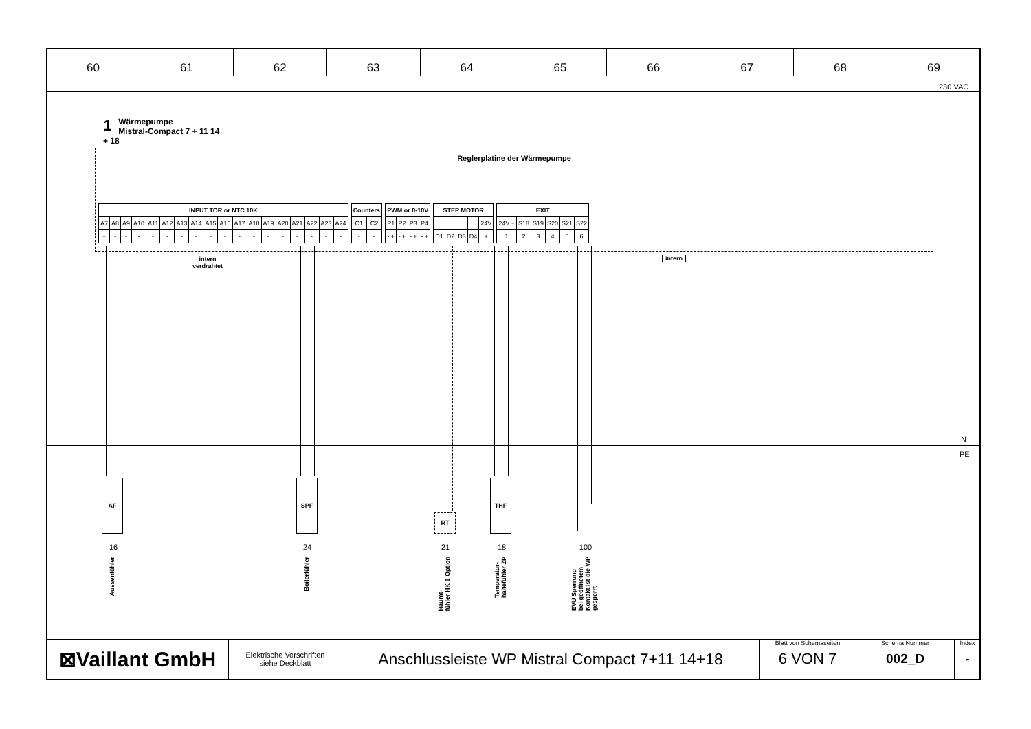| 60 | 61 | 62 | 63 | 64 | 65 | 66 | 67 | 68 | 69 |
230 VAC
1 Wärmepumpe
Mistral-Compact 7 + 11 14 + 18
Reglerplatine der Wärmepumpe
| INPUT TOR or NTC 10K | | | | | | | | | | | | | | | | | |
| --- | --- | --- | --- | --- | --- | --- | --- | --- | --- | --- | --- | --- | --- | --- | --- | --- | --- |
| A7 | A8 | A9 | A10 | A11 | A12 | A13 | A14 | A15 | A16 | A17 | A18 | A19 | A20 | A21 | A22 | A23 | A24 |
| - | - | - | - | - | - | - | - | - | - | - | - | - | - | - | - | - | - |
| Counters | |
| --- | --- |
| C1 | C2 |
| - | - |
| PWM or 0-10V | | | |
| --- | --- | --- | --- |
| P1 | P2 | P3 | P4 |
| - + | - + | - + | - + |
| STEP MOTOR | | | | |
| --- | --- | --- | --- | --- |
| | | | | 24V |
| D1 | D2 | D3 | D4 | + |
| EXIT | | | | | |
| --- | --- | --- | --- | --- | --- |
| 24V + | S18 | S19 | S20 | S21 | S22 |
| 1 | 2 | 3 | 4 | 5 | 6 |
intern
verdrahtet
intern
N
PE
AF SPF
RT
THF
16 24 21 18 100
Aussenfühler
Boilerfühler
Raumt-
fühler HK 1 Option
Temperatur-
haltefühler ZP
EVU Sperrung
bei geöffnetem
Kontakt ist die WP
gesperrt
| ⊠Vaillant GmbH | Elektrische Vorschriften siehe Deckblatt | Anschlussleiste WP Mistral Compact 7+11 14+18 | Blatt von Schemaseiten 6 VON 7 | Schema Nummer 002_D | Index - |